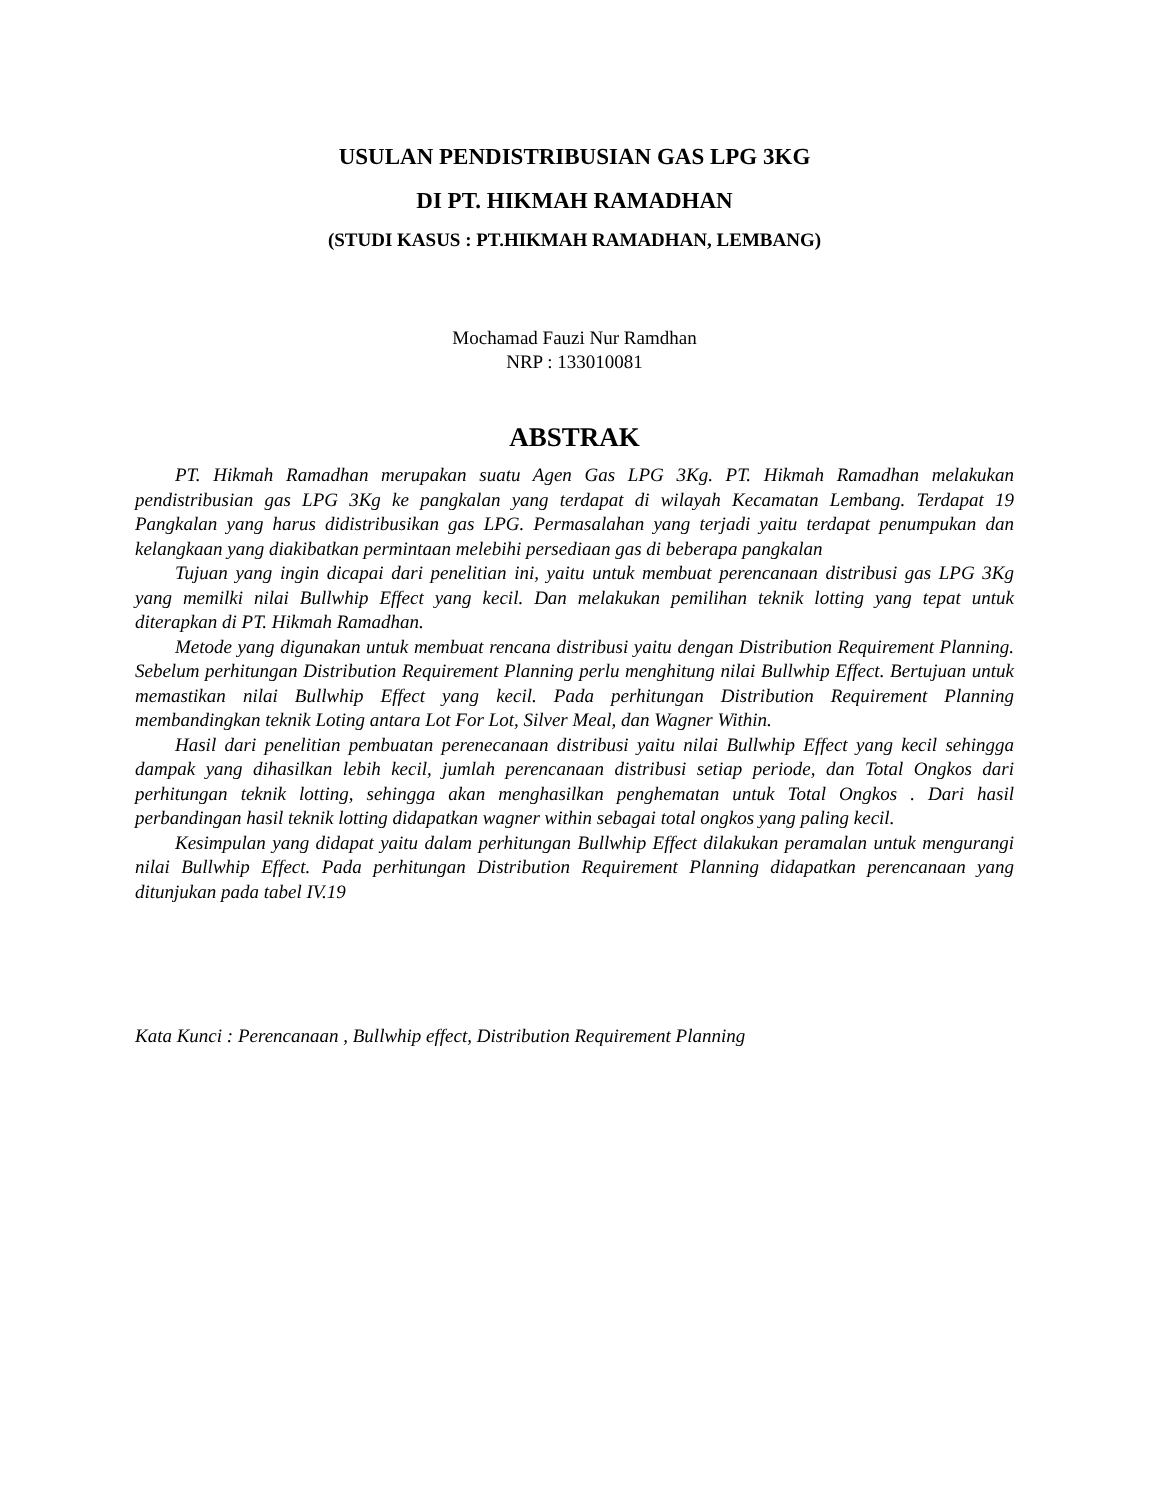USULAN PENDISTRIBUSIAN GAS LPG 3KG
DI PT. HIKMAH RAMADHAN
(STUDI KASUS : PT.HIKMAH RAMADHAN, LEMBANG)
Mochamad Fauzi Nur Ramdhan
NRP : 133010081
ABSTRAK
PT. Hikmah Ramadhan merupakan suatu Agen Gas LPG 3Kg. PT. Hikmah Ramadhan melakukan pendistribusian gas LPG 3Kg ke pangkalan yang terdapat di wilayah Kecamatan Lembang. Terdapat 19 Pangkalan yang harus didistribusikan gas LPG. Permasalahan yang terjadi yaitu terdapat penumpukan dan kelangkaan yang diakibatkan permintaan melebihi persediaan gas di beberapa pangkalan
Tujuan yang ingin dicapai dari penelitian ini, yaitu untuk membuat perencanaan distribusi gas LPG 3Kg yang memilki nilai Bullwhip Effect yang kecil. Dan melakukan pemilihan teknik lotting yang tepat untuk diterapkan di PT. Hikmah Ramadhan.
Metode yang digunakan untuk membuat rencana distribusi yaitu dengan Distribution Requirement Planning. Sebelum perhitungan Distribution Requirement Planning perlu menghitung nilai Bullwhip Effect. Bertujuan untuk memastikan nilai Bullwhip Effect yang kecil. Pada perhitungan Distribution Requirement Planning membandingkan teknik Loting antara Lot For Lot, Silver Meal, dan Wagner Within.
Hasil dari penelitian pembuatan perenecanaan distribusi yaitu nilai Bullwhip Effect yang kecil sehingga dampak yang dihasilkan lebih kecil, jumlah perencanaan distribusi setiap periode, dan Total Ongkos dari perhitungan teknik lotting, sehingga akan menghasilkan penghematan untuk Total Ongkos . Dari hasil perbandingan hasil teknik lotting didapatkan wagner within sebagai total ongkos yang paling kecil.
Kesimpulan yang didapat yaitu dalam perhitungan Bullwhip Effect dilakukan peramalan untuk mengurangi nilai Bullwhip Effect. Pada perhitungan Distribution Requirement Planning didapatkan perencanaan yang ditunjukan pada tabel IV.19
Kata Kunci : Perencanaan , Bullwhip effect, Distribution Requirement Planning